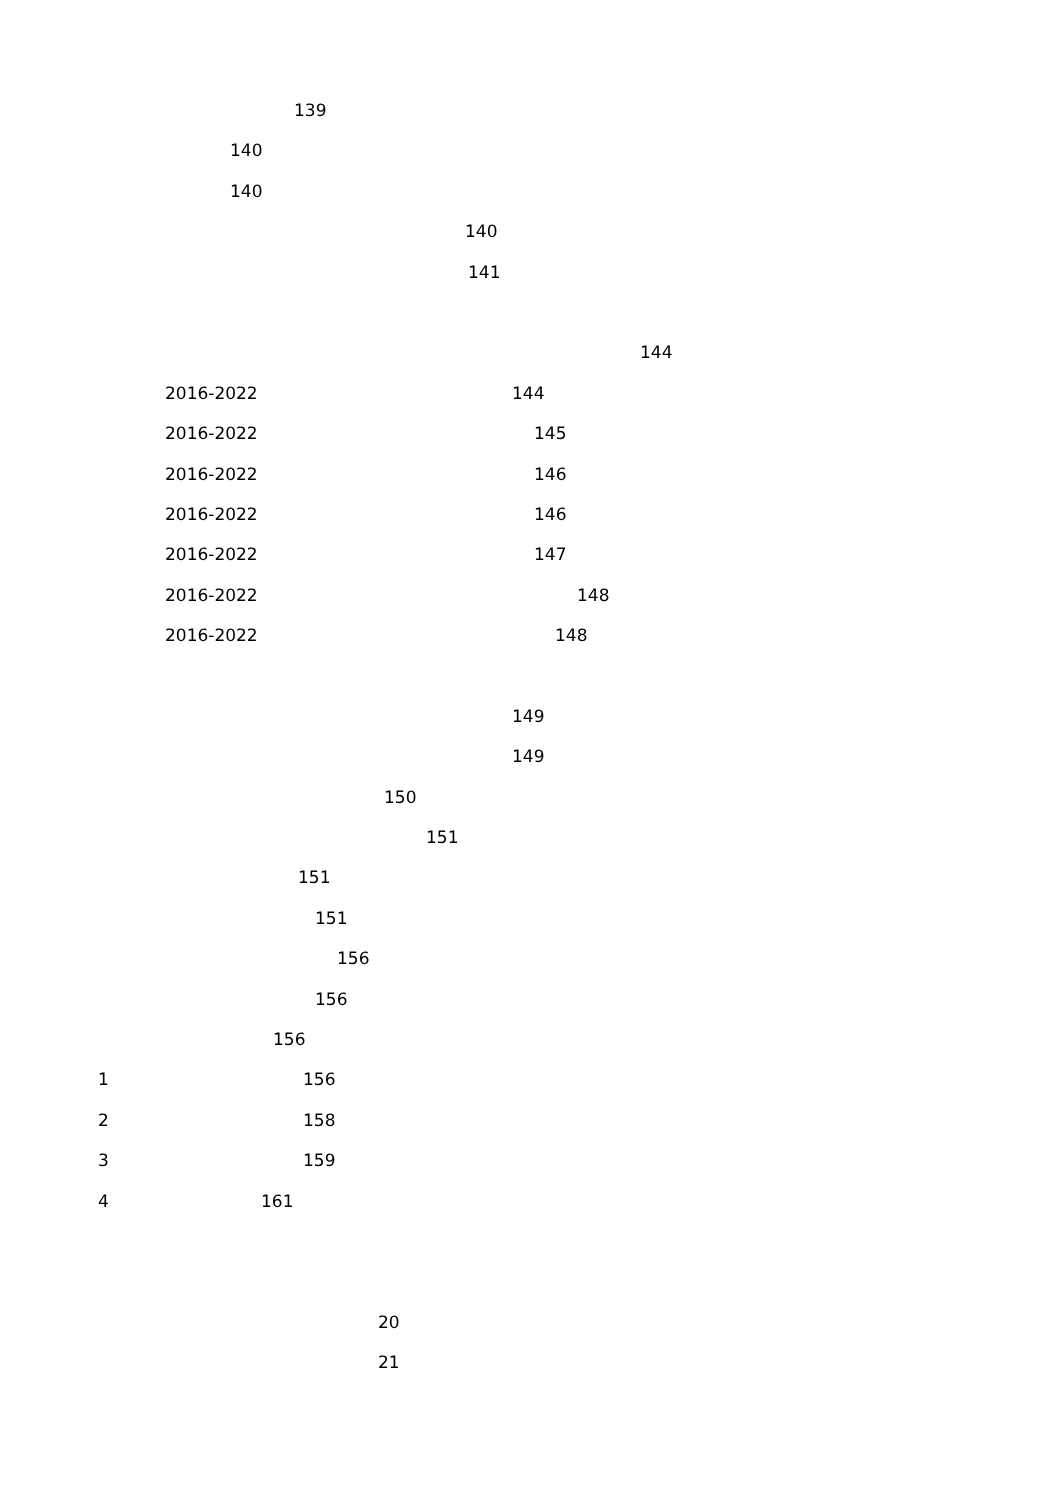139
140
140
140
141
144
2016-2022 144
2016-2022 145
2016-2022 146
2016-2022 146
2016-2022 147
2016-2022 148
2016-2022 148
149
149
150
151
151
151
156
156
156
1 156
2 158
3 159
4 161
20
21